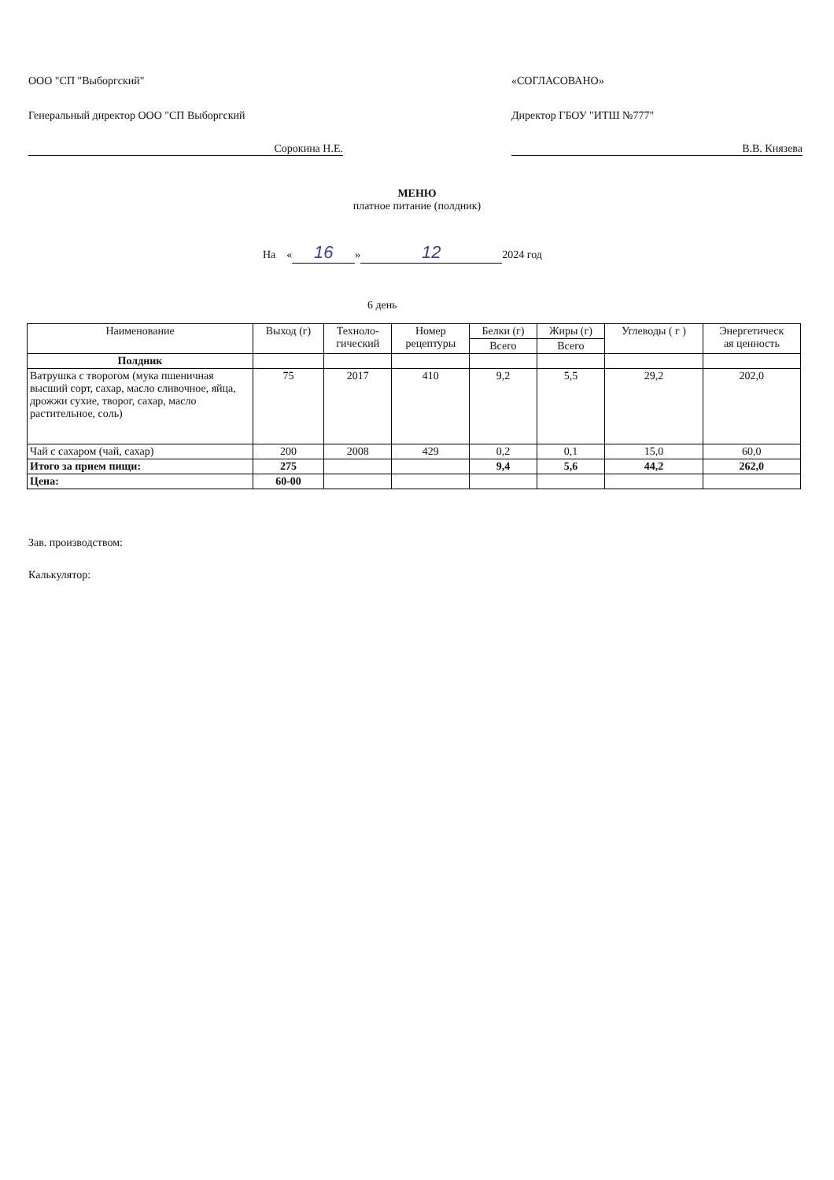ООО "СП "Выборгский"
Генеральный директор ООО "СП Выборгский
Сорокина Н.Е.
«СОГЛАСОВАНО»
Директор ГБОУ "ИТШ №777"
В.В. Князева
МЕНЮ
платное питание (полдник)
На « 16 » 12 2024 год
6 день
| Наименование | Выход (г) | Техноло- гический | Номер рецептуры | Белки (г) | Жиры (г) | Углеводы ( г ) | Энергетическ ая ценность |
| --- | --- | --- | --- | --- | --- | --- | --- |
| | | | | Всего | Всего | | |
| Полдник | | | | | | | |
| Ватрушка с творогом (мука пшеничная высший сорт, сахар, масло сливочное, яйца, дрожжи сухие, творог, сахар, масло растительное, соль) | 75 | 2017 | 410 | 9,2 | 5,5 | 29,2 | 202,0 |
| Чай с сахаром (чай, сахар) | 200 | 2008 | 429 | 0,2 | 0,1 | 15,0 | 60,0 |
| Итого за прием пищи: | 275 | | | 9,4 | 5,6 | 44,2 | 262,0 |
| Цена: | 60-00 | | | | | | |
Зав. производством:
Калькулятор: